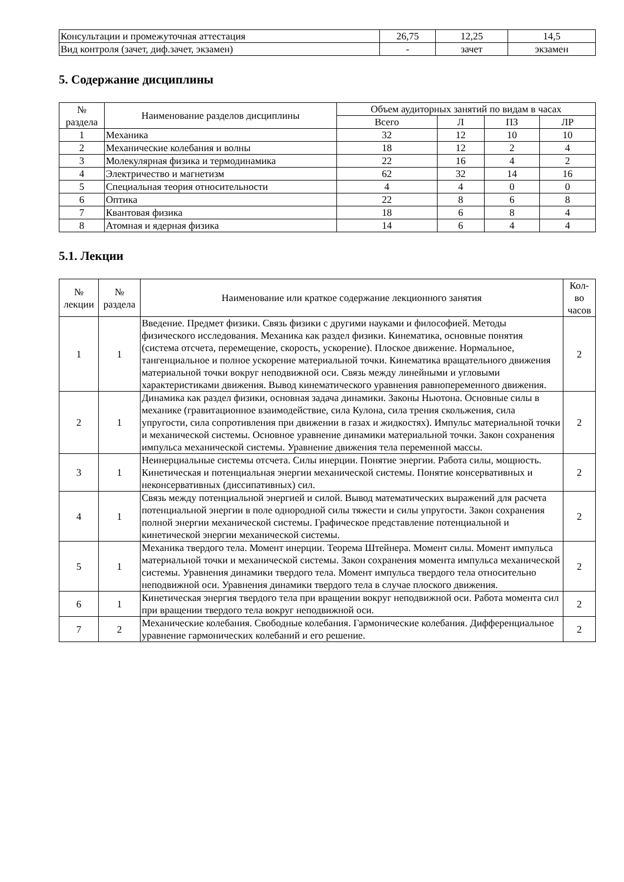| Консультации и промежуточная аттестация | 26,75 | 12,25 | 14,5 |
| Вид контроля (зачет, диф.зачет, экзамен) | - | зачет | экзамен |
5. Содержание дисциплины
| № раздела | Наименование разделов дисциплины | Объем аудиторных занятий по видам в часах | | | |
| --- | --- | --- | --- | --- | --- |
| | | Всего | Л | ПЗ | ЛР |
| 1 | Механика | 32 | 12 | 10 | 10 |
| 2 | Механические колебания и волны | 18 | 12 | 2 | 4 |
| 3 | Молекулярная физика и термодинамика | 22 | 16 | 4 | 2 |
| 4 | Электричество и магнетизм | 62 | 32 | 14 | 16 |
| 5 | Специальная теория относительности | 4 | 4 | 0 | 0 |
| 6 | Оптика | 22 | 8 | 6 | 8 |
| 7 | Квантовая физика | 18 | 6 | 8 | 4 |
| 8 | Атомная и ядерная физика | 14 | 6 | 4 | 4 |
5.1. Лекции
| № лекции | № раздела | Наименование или краткое содержание лекционного занятия | Кол- во часов |
| --- | --- | --- | --- |
| 1 | 1 | Введение. Предмет физики. Связь физики с другими науками и философией. Методы физического исследования. Механика как раздел физики. Кинематика, основные понятия (система отсчета, перемещение, скорость, ускорение). Плоское движение. Нормальное, тангенциальное и полное ускорение материальной точки. Кинематика вращательного движения материальной точки вокруг неподвижной оси. Связь между линейными и угловыми характеристиками движения. Вывод кинематического уравнения равнопеременного движения. | 2 |
| 2 | 1 | Динамика как раздел физики, основная задача динамики. Законы Ньютона. Основные силы в механике (гравитационное взаимодействие, сила Кулона, сила трения скольжения, сила упругости, сила сопротивления при движении в газах и жидкостях). Импульс материальной точки и механической системы. Основное уравнение динамики материальной точки. Закон сохранения импульса механической системы. Уравнение движения тела переменной массы. | 2 |
| 3 | 1 | Неинерциальные системы отсчета. Силы инерции. Понятие энергии. Работа силы, мощность. Кинетическая и потенциальная энергии механической системы. Понятие консервативных и неконсервативных (диссипативных) сил. | 2 |
| 4 | 1 | Связь между потенциальной энергией и силой. Вывод математических выражений для расчета потенциальной энергии в поле однородной силы тяжести и силы упругости. Закон сохранения полной энергии механической системы. Графическое представление потенциальной и кинетической энергии механической системы. | 2 |
| 5 | 1 | Механика твердого тела. Момент инерции. Теорема Штейнера. Момент силы. Момент импульса материальной точки и механической системы. Закон сохранения момента импульса механической системы. Уравнения динамики твердого тела. Момент импульса твердого тела относительно неподвижной оси. Уравнения динамики твердого тела в случае плоского движения. | 2 |
| 6 | 1 | Кинетическая энергия твердого тела при вращении вокруг неподвижной оси. Работа момента сил при вращении твердого тела вокруг неподвижной оси. | 2 |
| 7 | 2 | Механические колебания. Свободные колебания. Гармонические колебания. Дифференциальное уравнение гармонических колебаний и его решение. | 2 |